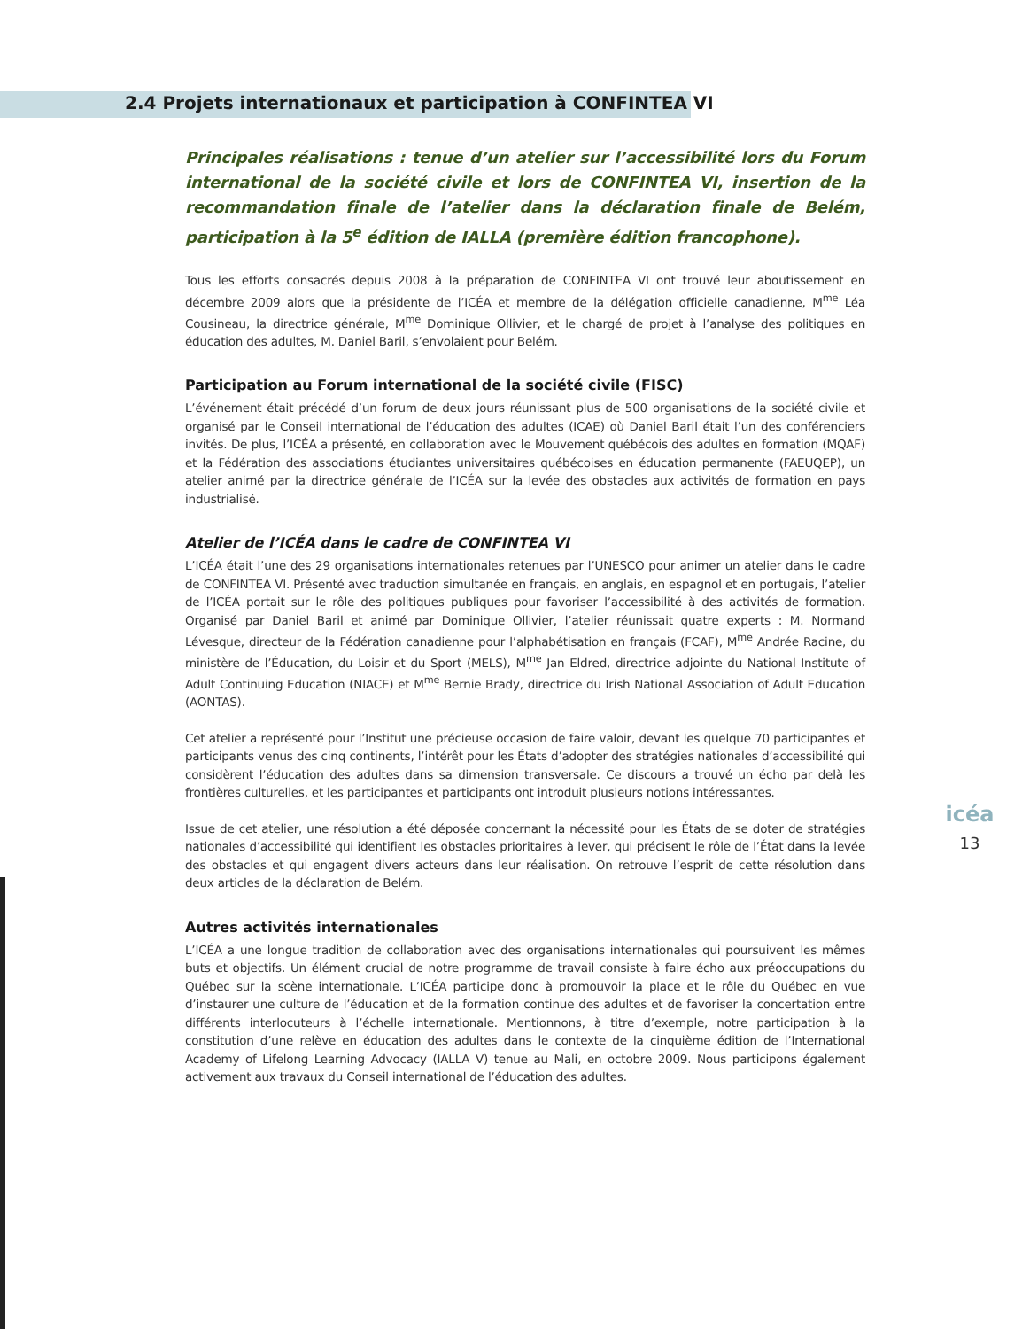2.4 Projets internationaux et participation à CONFINTEA VI
Principales réalisations : tenue d’un atelier sur l’accessibilité lors du Forum international de la société civile et lors de CONFINTEA VI, insertion de la recommandation finale de l’atelier dans la déclaration finale de Belém, participation à la 5<sup>e</sup> édition de IALLA (première édition francophone).
Tous les efforts consacrés depuis 2008 à la préparation de CONFINTEA VI ont trouvé leur aboutissement en décembre 2009 alors que la présidente de l’ICÉA et membre de la délégation officielle canadienne, M<sup>me</sup> Léa Cousineau, la directrice générale, M<sup>me</sup> Dominique Ollivier, et le chargé de projet à l’analyse des politiques en éducation des adultes, M. Daniel Baril, s’envolaient pour Belém.
Participation au Forum international de la société civile (FISC)
L’événement était précédé d’un forum de deux jours réunissant plus de 500 organisations de la société civile et organisé par le Conseil international de l’éducation des adultes (ICAE) où Daniel Baril était l’un des conférenciers invités. De plus, l’ICÉA a présenté, en collaboration avec le Mouvement québécois des adultes en formation (MQAF) et la Fédération des associations étudiantes universitaires québécoises en éducation permanente (FAEUQEP), un atelier animé par la directrice générale de l’ICÉA sur la levée des obstacles aux activités de formation en pays industrialisé.
Atelier de l’ICÉA dans le cadre de CONFINTEA VI
L’ICÉA était l’une des 29 organisations internationales retenues par l’UNESCO pour animer un atelier dans le cadre de CONFINTEA VI. Présenté avec traduction simultanée en français, en anglais, en espagnol et en portugais, l’atelier de l’ICÉA portait sur le rôle des politiques publiques pour favoriser l’accessibilité à des activités de formation. Organisé par Daniel Baril et animé par Dominique Ollivier, l’atelier réunissait quatre experts : M. Normand Lévesque, directeur de la Fédération canadienne pour l’alphabétisation en français (FCAF), M<sup>me</sup> Andrée Racine, du ministère de l’Éducation, du Loisir et du Sport (MELS), M<sup>me</sup> Jan Eldred, directrice adjointe du National Institute of Adult Continuing Education (NIACE) et M<sup>me</sup> Bernie Brady, directrice du Irish National Association of Adult Education (AONTAS).
Cet atelier a représenté pour l’Institut une précieuse occasion de faire valoir, devant les quelque 70 participantes et participants venus des cinq continents, l’intérêt pour les États d’adopter des stratégies nationales d’accessibilité qui considèrent l’éducation des adultes dans sa dimension transversale. Ce discours a trouvé un écho par delà les frontières culturelles, et les participantes et participants ont introduit plusieurs notions intéressantes.
Issue de cet atelier, une résolution a été déposée concernant la nécessité pour les États de se doter de stratégies nationales d’accessibilité qui identifient les obstacles prioritaires à lever, qui précisent le rôle de l’État dans la levée des obstacles et qui engagent divers acteurs dans leur réalisation. On retrouve l’esprit de cette résolution dans deux articles de la déclaration de Belém.
Autres activités internationales
L’ICÉA a une longue tradition de collaboration avec des organisations internationales qui poursuivent les mêmes buts et objectifs. Un élément crucial de notre programme de travail consiste à faire écho aux préoccupations du Québec sur la scène internationale. L’ICÉA participe donc à promouvoir la place et le rôle du Québec en vue d’instaurer une culture de l’éducation et de la formation continue des adultes et de favoriser la concertation entre différents interlocuteurs à l’échelle internationale. Mentionnons, à titre d’exemple, notre participation à la constitution d’une relève en éducation des adultes dans le contexte de la cinquième édition de l’International Academy of Lifelong Learning Advocacy (IALLA V) tenue au Mali, en octobre 2009. Nous participons également activement aux travaux du Conseil international de l’éducation des adultes.
icéa
13